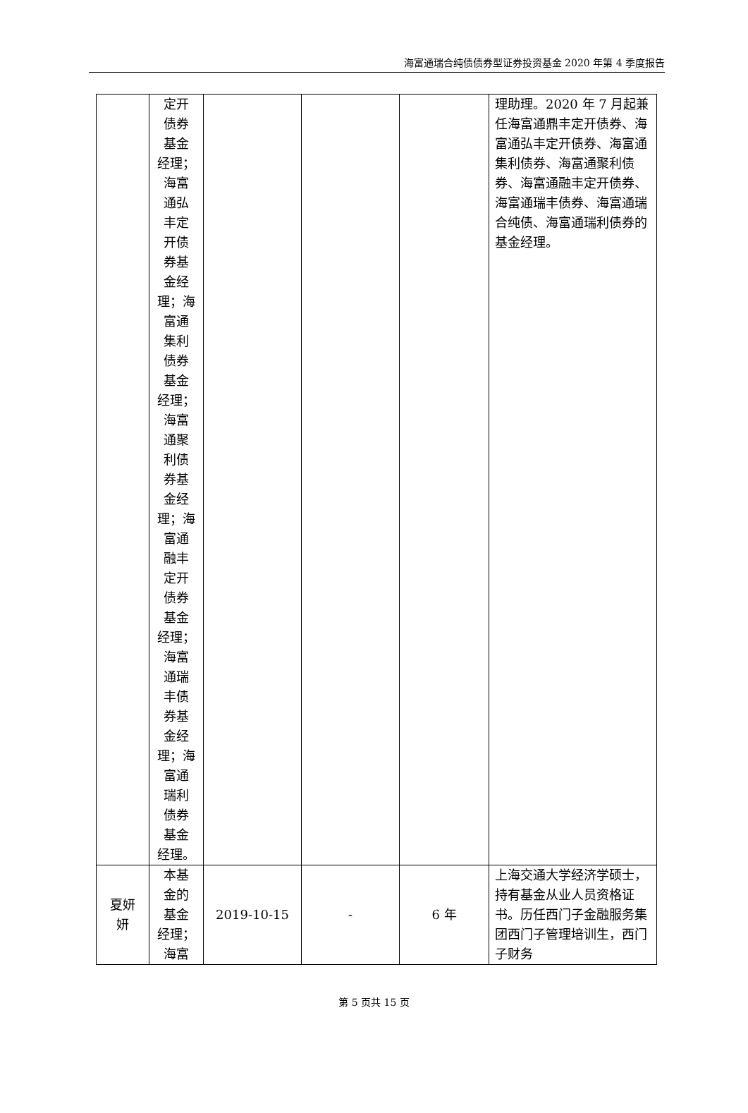海富通瑞合纯债债券型证券投资基金 2020 年第 4 季度报告
| | 定开 债券 基金 经理； 海富 通弘 丰定 开债 券基 金经 理；海 富通 集利 债券 基金 经理； 海富 通聚 利债 券基 金经 理；海 富通 融丰 定开 债券 基金 经理； 海富 通瑞 丰债 券基 金经 理；海 富通 瑞利 债券 基金 经理。 | | | | 理助理。2020 年 7 月起兼任海富通鼎丰定开债券、海富通弘丰定开债券、海富通集利债券、海富通聚利债券、海富通融丰定开债券、海富通瑞丰债券、海富通瑞合纯债、海富通瑞利债券的基金经理。 |
| 夏妍 妍 | 本基 金的 基金 经理； 海富 | 2019-10-15 | - | 6 年 | 上海交通大学经济学硕士，持有基金从业人员资格证书。历任西门子金融服务集团西门子管理培训生，西门子财务 |
第 5 页共 15 页